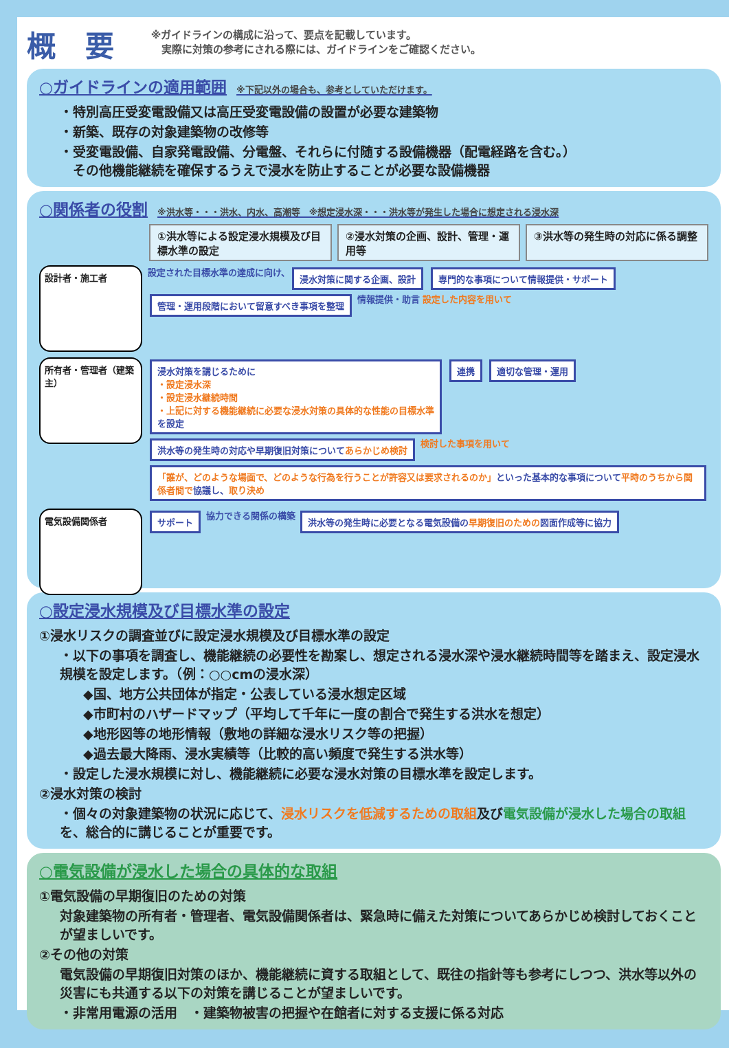概 要
※ガイドラインの構成に沿って、要点を記載しています。
　実際に対策の参考にされる際には、ガイドラインをご確認ください。
○ガイドラインの適用範囲 ※下記以外の場合も、参考としていただけます。
・特別高圧受変電設備又は高圧受変電設備の設置が必要な建築物
・新築、既存の対象建築物の改修等
・受変電設備、自家発電設備、分電盤、それらに付随する設備機器（配電経路を含む。）
　その他機能継続を確保するうえで浸水を防止することが必要な設備機器
○関係者の役割 ※洪水等・・・洪水、内水、高潮等　※想定浸水深・・・洪水等が発生した場合に想定される浸水深
①洪水等による設定浸水規模及び目標水準の設定
②浸水対策の企画、設計、管理・運用等 ③洪水等の発生時の対応に係る調整
設計者・施工者
設定された目標水準の達成に向け、 浸水対策に関する企画、設計 専門的な事項について情報提供・サポート 管理・運用段階において留意すべき事項を整理 情報提供・助言 設定した内容を用いて
所有者・管理者（建築主）
浸水対策を講じるために
・設定浸水深
・設定浸水継続時間
・上記に対する機能継続に必要な浸水対策の具体的な性能の目標水準
を設定 連携 適切な管理・運用 洪水等の発生時の対応や早期復旧対策についてあらかじめ検討 検討した事項を用いて 「誰が、どのような場面で、どのような行為を行うことが許容又は要求されるのか」といった基本的な事項について平時のうちから関係者間で協議し、取り決め
電気設備関係者
サポート 協力できる関係の構築 洪水等の発生時に必要となる電気設備の早期復旧のための図面作成等に協力
○設定浸水規模及び目標水準の設定
①浸水リスクの調査並びに設定浸水規模及び目標水準の設定
・以下の事項を調査し、機能継続の必要性を勘案し、想定される浸水深や浸水継続時間等を踏まえ、設定浸水規模を設定します。（例：○○cmの浸水深）
◆国、地方公共団体が指定・公表している浸水想定区域
◆市町村のハザードマップ（平均して千年に一度の割合で発生する洪水を想定）
◆地形図等の地形情報（敷地の詳細な浸水リスク等の把握）
◆過去最大降雨、浸水実績等（比較的高い頻度で発生する洪水等）
・設定した浸水規模に対し、機能継続に必要な浸水対策の目標水準を設定します。
②浸水対策の検討
・個々の対象建築物の状況に応じて、浸水リスクを低減するための取組及び電気設備が浸水した場合の取組を、総合的に講じることが重要です。
○電気設備が浸水した場合の具体的な取組
①電気設備の早期復旧のための対策
対象建築物の所有者・管理者、電気設備関係者は、緊急時に備えた対策についてあらかじめ検討しておくことが望ましいです。
②その他の対策
電気設備の早期復旧対策のほか、機能継続に資する取組として、既往の指針等も参考にしつつ、洪水等以外の災害にも共通する以下の対策を講じることが望ましいです。
・非常用電源の活用　・建築物被害の把握や在館者に対する支援に係る対応